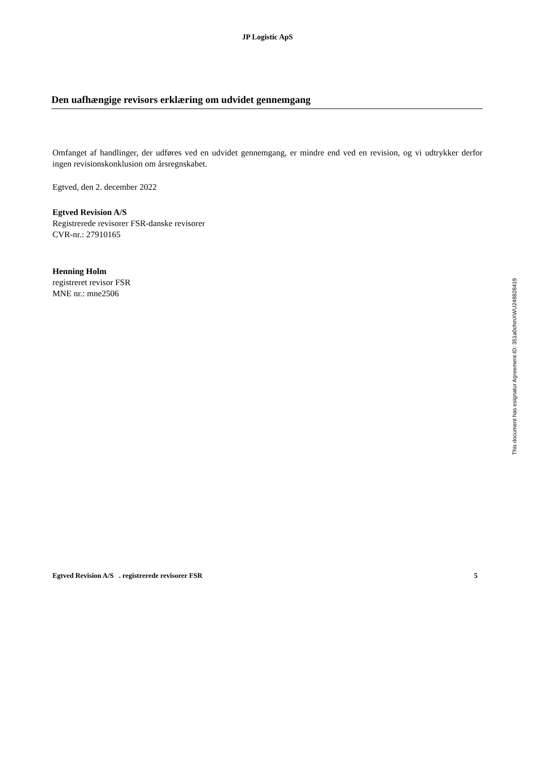JP Logistic ApS
Den uafhængige revisors erklæring om udvidet gennemgang
Omfanget af handlinger, der udføres ved en udvidet gennemgang, er mindre end ved en revision, og vi udtrykker derfor ingen revisionskonklusion om årsregnskabet.
Egtved, den 2. december 2022
Egtved Revision A/S
Registrerede revisorer FSR-danske revisorer
CVR-nr.: 27910165
Henning Holm
registreret revisor FSR
MNE nr.: mne2506
Egtved Revision A/S . registrerede revisorer FSR 5
This document has esignatur Agreement-ID: 351a0chmXWU248828419